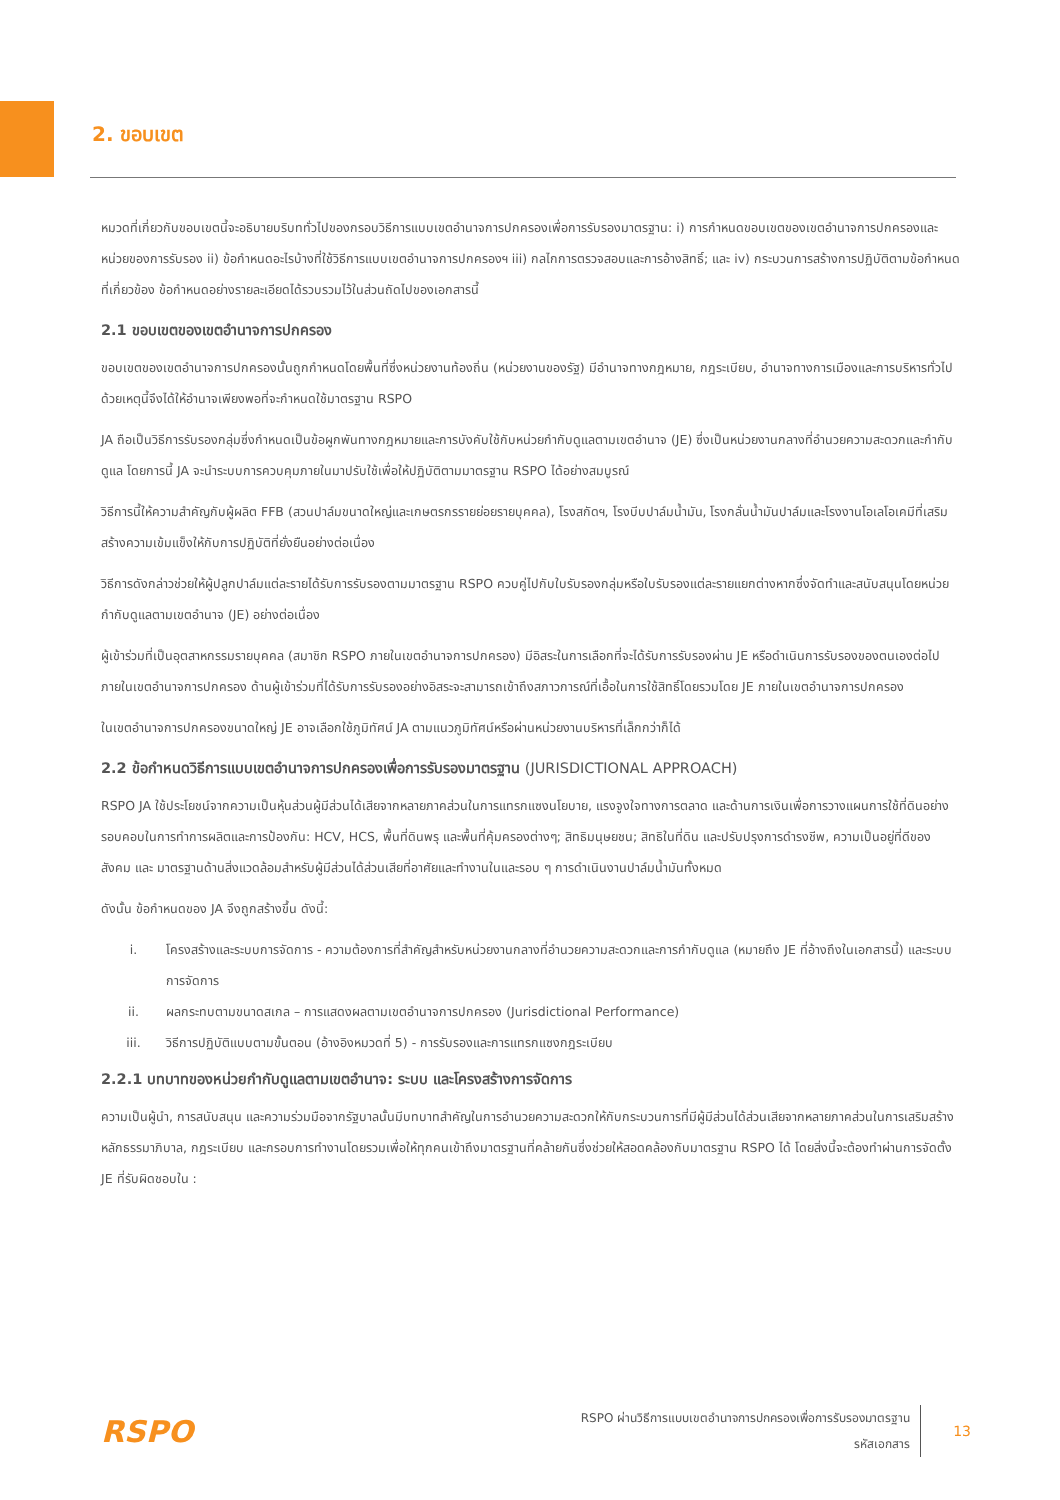2. ขอบเขต
หมวดที่เกี่ยวกับขอบเขตนี้จะอธิบายบริบททั่วไปของกรอบวิธีการแบบเขตอำนาจการปกครองเพื่อการรับรองมาตรฐาน: i) การกำหนดขอบเขตของเขตอำนาจการปกครองและหน่วยของการรับรอง ii) ข้อกำหนดอะไรบ้างที่ใช้วิธีการแบบเขตอำนาจการปกครองฯ iii) กลไกการตรวจสอบและการอ้างสิทธิ์; และ iv) กระบวนการสร้างการปฏิบัติตามข้อกำหนดที่เกี่ยวข้อง ข้อกำหนดอย่างรายละเอียดได้รวบรวมไว้ในส่วนถัดไปของเอกสารนี้
2.1 ขอบเขตของเขตอำนาจการปกครอง
ขอบเขตของเขตอำนาจการปกครองนั้นถูกกำหนดโดยพื้นที่ซึ่งหน่วยงานท้องถิ่น (หน่วยงานของรัฐ) มีอำนาจทางกฎหมาย, กฎระเบียบ, อำนาจทางการเมืองและการบริหารทั่วไป ด้วยเหตุนี้จึงได้ให้อำนาจเพียงพอที่จะกำหนดใช้มาตรฐาน RSPO
JA ถือเป็นวิธีการรับรองกลุ่มซึ่งกำหนดเป็นข้อผูกพันทางกฎหมายและการบังคับใช้กับหน่วยกำกับดูแลตามเขตอำนาจ (JE) ซึ่งเป็นหน่วยงานกลางที่อำนวยความสะดวกและกำกับดูแล โดยการนี้ JA จะนำระบบการควบคุมภายในมาปรับใช้เพื่อให้ปฏิบัติตามมาตรฐาน RSPO ได้อย่างสมบูรณ์
วิธีการนี้ให้ความสำคัญกับผู้ผลิต FFB (สวนปาล์มขนาดใหญ่และเกษตรกรรายย่อยรายบุคคล), โรงสกัดฯ, โรงบีบปาล์มน้ำมัน, โรงกลั่นน้ำมันปาล์มและโรงงานโอเลโอเคมีที่เสริมสร้างความเข้มแข็งให้กับการปฏิบัติที่ยั่งยืนอย่างต่อเนื่อง
วิธีการดังกล่าวช่วยให้ผู้ปลูกปาล์มแต่ละรายได้รับการรับรองตามมาตรฐาน RSPO ควบคู่ไปกับใบรับรองกลุ่มหรือใบรับรองแต่ละรายแยกต่างหากซึ่งจัดทำและสนับสนุนโดยหน่วยกำกับดูแลตามเขตอำนาจ (JE) อย่างต่อเนื่อง
ผู้เข้าร่วมที่เป็นอุตสาหกรรมรายบุคคล (สมาชิก RSPO ภายในเขตอำนาจการปกครอง) มีอิสระในการเลือกที่จะได้รับการรับรองผ่าน JE หรือดำเนินการรับรองของตนเองต่อไปภายในเขตอำนาจการปกครอง ด้านผู้เข้าร่วมที่ได้รับการรับรองอย่างอิสระจะสามารถเข้าถึงสภาวการณ์ที่เอื้อในการใช้สิทธิ์โดยรวมโดย JE ภายในเขตอำนาจการปกครอง
ในเขตอำนาจการปกครองขนาดใหญ่ JE อาจเลือกใช้ภูมิทัศน์ JA ตามแนวภูมิทัศน์หรือผ่านหน่วยงานบริหารที่เล็กกว่าก็ได้
2.2 ข้อกำหนดวิธีการแบบเขตอำนาจการปกครองเพื่อการรับรองมาตรฐาน (JURISDICTIONAL APPROACH)
RSPO JA ใช้ประโยชน์จากความเป็นหุ้นส่วนผู้มีส่วนได้เสียจากหลายภาคส่วนในการแทรกแซงนโยบาย, แรงจูงใจทางการตลาด และด้านการเงินเพื่อการวางแผนการใช้ที่ดินอย่างรอบคอบในการทำการผลิตและการป้องกัน: HCV, HCS, พื้นที่ดินพรุ และพื้นที่คุ้มครองต่างๆ; สิทธิมนุษยชน; สิทธิในที่ดิน และปรับปรุงการดำรงชีพ, ความเป็นอยู่ที่ดีของสังคม และ มาตรฐานด้านสิ่งแวดล้อมสำหรับผู้มีส่วนได้ส่วนเสียที่อาศัยและทำงานในและรอบ ๆ การดำเนินงานปาล์มน้ำมันทั้งหมด
ดังนั้น ข้อกำหนดของ JA จึงถูกสร้างขึ้น ดังนี้:
i. โครงสร้างและระบบการจัดการ - ความต้องการที่สำคัญสำหรับหน่วยงานกลางที่อำนวยความสะดวกและการกำกับดูแล (หมายถึง JE ที่อ้างถึงในเอกสารนี้) และระบบการจัดการ
ii. ผลกระทบตามขนาดสเกล – การแสดงผลตามเขตอำนาจการปกครอง (Jurisdictional Performance)
iii. วิธีการปฏิบัติแบบตามขั้นตอน (อ้างอิงหมวดที่ 5) - การรับรองและการแทรกแซงกฎระเบียบ
2.2.1 บทบาทของหน่วยกำกับดูแลตามเขตอำนาจ: ระบบ และโครงสร้างการจัดการ
ความเป็นผู้นำ, การสนับสนุน และความร่วมมือจากรัฐบาลนั้นมีบทบาทสำคัญในการอำนวยความสะดวกให้กับกระบวนการที่มีผู้มีส่วนได้ส่วนเสียจากหลายภาคส่วนในการเสริมสร้างหลักธรรมาภิบาล, กฎระเบียบ และกรอบการทำงานโดยรวมเพื่อให้ทุกคนเข้าถึงมาตรฐานที่คล้ายกันซึ่งช่วยให้สอดคล้องกับมาตรฐาน RSPO ได้ โดยสิ่งนี้จะต้องทำผ่านการจัดตั้ง JE ที่รับผิดชอบใน :
RSPO
RSPO ผ่านวิธีการแบบเขตอำนาจการปกครองเพื่อการรับรองมาตรฐาน
รหัสเอกสาร
13